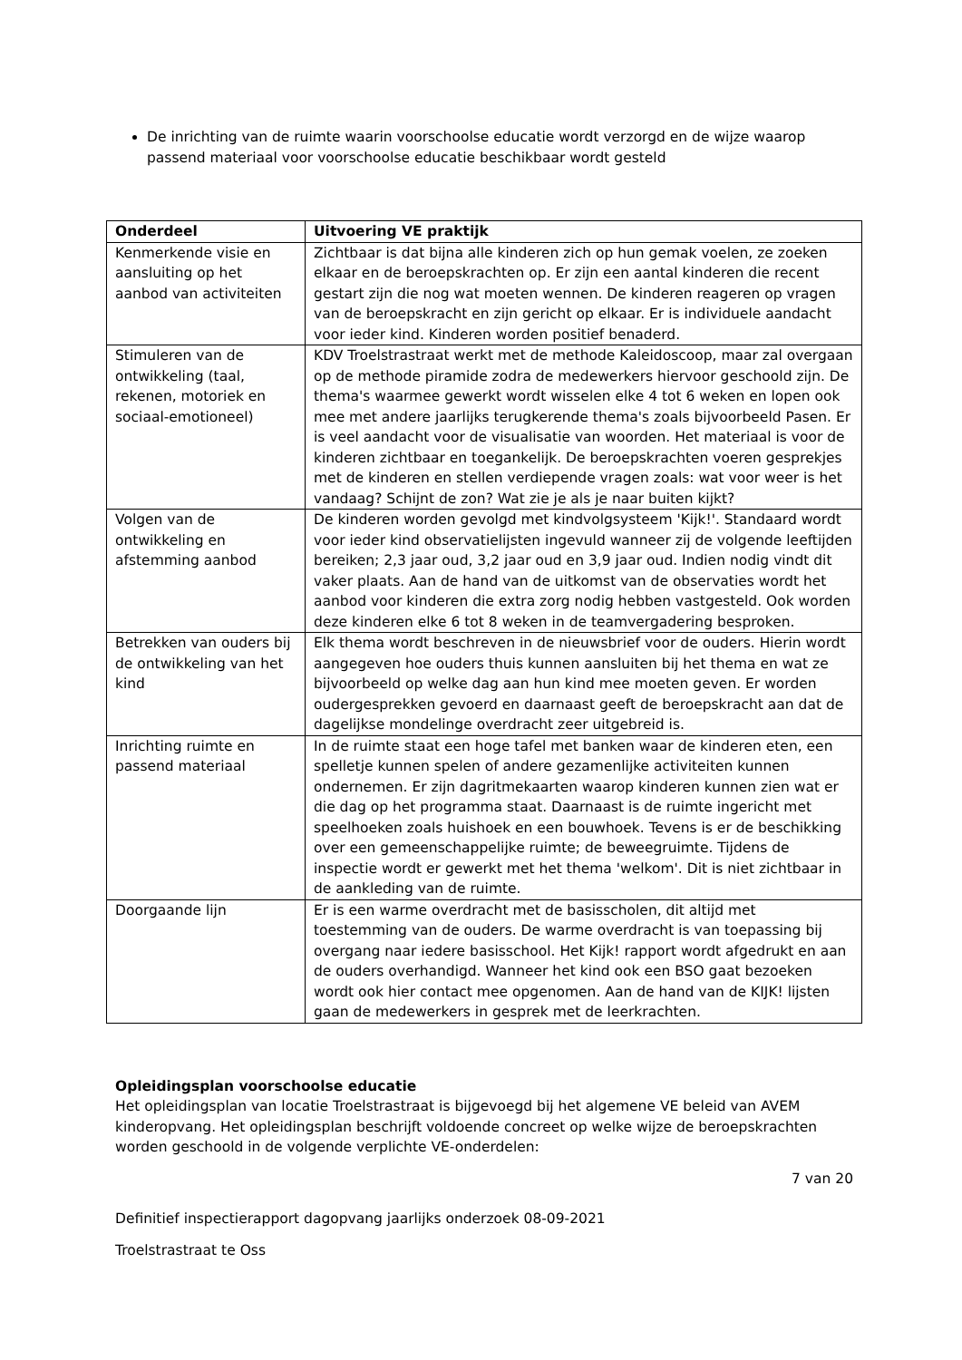De inrichting van de ruimte waarin voorschoolse educatie wordt verzorgd en de wijze waarop passend materiaal voor voorschoolse educatie beschikbaar wordt gesteld
| Onderdeel | Uitvoering VE praktijk |
| --- | --- |
| Kenmerkende visie en aansluiting op het aanbod van activiteiten | Zichtbaar is dat bijna alle kinderen zich op hun gemak voelen, ze zoeken elkaar en de beroepskrachten op. Er zijn een aantal kinderen die recent gestart zijn die nog wat moeten wennen. De kinderen reageren op vragen van de beroepskracht en zijn gericht op elkaar. Er is individuele aandacht voor ieder kind. Kinderen worden positief benaderd. |
| Stimuleren van de ontwikkeling (taal, rekenen, motoriek en sociaal-emotioneel) | KDV Troelstrastraat werkt met de methode Kaleidoscoop, maar zal overgaan op de methode piramide zodra de medewerkers hiervoor geschoold zijn. De thema's waarmee gewerkt wordt wisselen elke 4 tot 6 weken en lopen ook mee met andere jaarlijks terugkerende thema's zoals bijvoorbeeld Pasen. Er is veel aandacht voor de visualisatie van woorden. Het materiaal is voor de kinderen zichtbaar en toegankelijk. De beroepskrachten voeren gesprekjes met de kinderen en stellen verdiepende vragen zoals: wat voor weer is het vandaag? Schijnt de zon? Wat zie je als je naar buiten kijkt? |
| Volgen van de ontwikkeling en afstemming aanbod | De kinderen worden gevolgd met kindvolgsysteem 'Kijk!'. Standaard wordt voor ieder kind observatielijsten ingevuld wanneer zij de volgende leeftijden bereiken; 2,3 jaar oud, 3,2 jaar oud en 3,9 jaar oud. Indien nodig vindt dit vaker plaats. Aan de hand van de uitkomst van de observaties wordt het aanbod voor kinderen die extra zorg nodig hebben vastgesteld. Ook worden deze kinderen elke 6 tot 8 weken in de teamvergadering besproken. |
| Betrekken van ouders bij de ontwikkeling van het kind | Elk thema wordt beschreven in de nieuwsbrief voor de ouders. Hierin wordt aangegeven hoe ouders thuis kunnen aansluiten bij het thema en wat ze bijvoorbeeld op welke dag aan hun kind mee moeten geven. Er worden oudergesprekken gevoerd en daarnaast geeft de beroepskracht aan dat de dagelijkse mondelinge overdracht zeer uitgebreid is. |
| Inrichting ruimte en passend materiaal | In de ruimte staat een hoge tafel met banken waar de kinderen eten, een spelletje kunnen spelen of andere gezamenlijke activiteiten kunnen ondernemen. Er zijn dagritmekaarten waarop kinderen kunnen zien wat er die dag op het programma staat. Daarnaast is de ruimte ingericht met speelhoeken zoals huishoek en een bouwhoek. Tevens is er de beschikking over een gemeenschappelijke ruimte; de beweegruimte. Tijdens de inspectie wordt er gewerkt met het thema 'welkom'. Dit is niet zichtbaar in de aankleding van de ruimte. |
| Doorgaande lijn | Er is een warme overdracht met de basisscholen, dit altijd met toestemming van de ouders. De warme overdracht is van toepassing bij overgang naar iedere basisschool. Het Kijk! rapport wordt afgedrukt en aan de ouders overhandigd. Wanneer het kind ook een BSO gaat bezoeken wordt ook hier contact mee opgenomen. Aan de hand van de KIJK! lijsten gaan de medewerkers in gesprek met de leerkrachten. |
Opleidingsplan voorschoolse educatie
Het opleidingsplan van locatie Troelstrastraat is bijgevoegd bij het algemene VE beleid van AVEM kinderopvang. Het opleidingsplan beschrijft voldoende concreet op welke wijze de beroepskrachten worden geschoold in de volgende verplichte VE-onderdelen:
7 van 20
Definitief inspectierapport dagopvang jaarlijks onderzoek 08-09-2021
Troelstrastraat te Oss